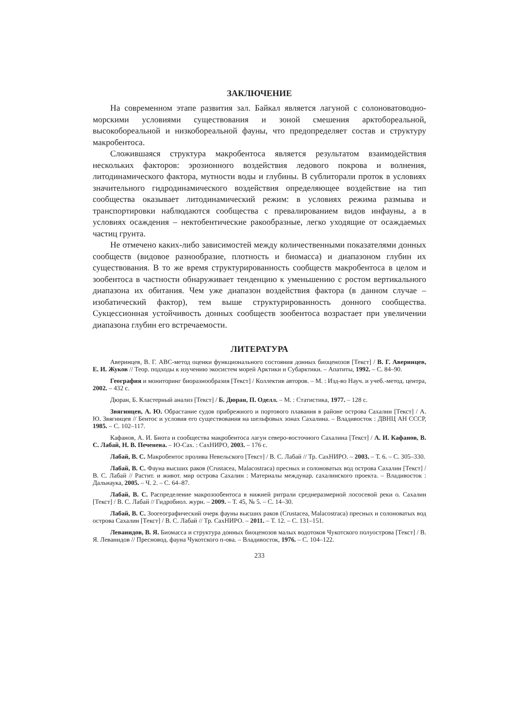ЗАКЛЮЧЕНИЕ
На современном этапе развития зал. Байкал является лагуной с солоноватоводно-морскими условиями существования и зоной смешения арктобореальной, высокобореальной и низкобореальной фауны, что предопределяет состав и структуру макробентоса.
Сложившаяся структура макробентоса является результатом взаимодействия нескольких факторов: эрозионного воздействия ледового покрова и волнения, литодинамического фактора, мутности воды и глубины. В сублиторали проток в условиях значительного гидродинамического воздействия определяющее воздействие на тип сообщества оказывает литодинамический режим: в условиях режима размыва и транспортировки наблюдаются сообщества с превалированием видов инфауны, а в условиях осаждения – нектобентические ракообразные, легко уходящие от осаждаемых частиц грунта.
Не отмечено каких-либо зависимостей между количественными показателями донных сообществ (видовое разнообразие, плотность и биомасса) и диапазоном глубин их существования. В то же время структурированность сообществ макробентоса в целом и зообентоса в частности обнаруживает тенденцию к уменьшению с ростом вертикального диапазона их обитания. Чем уже диапазон воздействия фактора (в данном случае – изобатический фактор), тем выше структурированность донного сообщества. Сукцессионная устойчивость донных сообществ зообентоса возрастает при увеличении диапазона глубин его встречаемости.
ЛИТЕРАТУРА
Аверинцев, В. Г. АВС-метод оценки функционального состояния донных биоценозов [Текст] / В. Г. Аверинцев, Е. И. Жуков // Теор. подходы к изучению экосистем морей Арктики и Субарктики. – Апатиты, 1992. – С. 84–90.
География и мониторинг биоразнообразия [Текст] / Коллектив авторов. – М. : Изд-во Науч. и учеб.-метод. центра, 2002. – 432 с.
Дюран, Б. Кластерный анализ [Текст] / Б. Дюран, П. Оделл. – М. : Статистика, 1977. – 128 с.
Звягинцев, А. Ю. Обрастание судов прибрежного и портового плавания в районе острова Сахалин [Текст] / А. Ю. Звягинцев // Бентос и условия его существования на шельфовых зонах Сахалина. – Владивосток : ДВНЦ АН СССР, 1985. – С. 102–117.
Кафанов, А. И. Биота и сообщества макробентоса лагун северо-восточного Сахалина [Текст] / А. И. Кафанов, В. С. Лабай, Н. В. Печенева. – Ю-Сах. : СахНИРО, 2003. – 176 с.
Лабай, В. С. Макробентос пролива Невельского [Текст] / В. С. Лабай // Тр. СахНИРО. – 2003. – Т. 6. – С. 305–330.
Лабай, В. С. Фауна высших раков (Crustacea, Malacostraca) пресных и солоноватых вод острова Сахалин [Текст] / В. С. Лабай // Растит. и живот. мир острова Сахалин : Материалы междунар. сахалинского проекта. – Владивосток : Дальнаука, 2005. – Ч. 2. – С. 64–87.
Лабай, В. С. Распределение макрозообентоса в нижней ритрали среднеразмерной лососевой реки о. Сахалин [Текст] / В. С. Лабай // Гидробиол. журн. – 2009. – Т. 45, № 5. – С. 14–30.
Лабай, В. С. Зоогеографический очерк фауны высших раков (Crustacea, Malacostraca) пресных и солоноватых вод острова Сахалин [Текст] / В. С. Лабай // Тр. СахНИРО. – 2011. – Т. 12. – С. 131–151.
Леванидов, В. Я. Биомасса и структура донных биоценозов малых водотоков Чукотского полуострова [Текст] / В. Я. Леванидов // Пресновод. фауна Чукотского п-ова. – Владивосток, 1976. – С. 104–122.
233